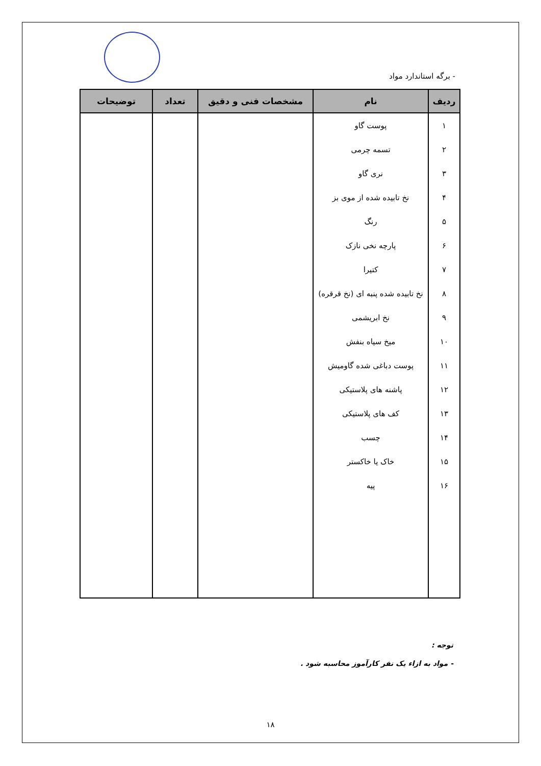- برگه استاندارد مواد
| ردیف | نام | مشخصات فنی و دقیق | تعداد | توضیحات |
| --- | --- | --- | --- | --- |
| ۱ | پوست گاو | | | |
| ۲ | تسمه چرمی | | | |
| ۳ | نری گاو | | | |
| ۴ | نخ تابیده شده از موی بز | | | |
| ۵ | رنگ | | | |
| ۶ | پارچه نخی نازک | | | |
| ۷ | کتیرا | | | |
| ۸ | نخ تابیده شده پنبه ای (نخ قرقره) | | | |
| ۹ | نخ ابریشمی | | | |
| ۱۰ | میخ سیاه بنفش | | | |
| ۱۱ | پوست دباغی شده گاومیش | | | |
| ۱۲ | پاشنه های پلاستیکی | | | |
| ۱۳ | کف های پلاستیکی | | | |
| ۱۴ | چسب | | | |
| ۱۵ | خاک یا خاکستر | | | |
| ۱۶ | پیه | | | |
توجه :
- مواد به ازاء یک نفر کارآموز محاسبه شود .
۱۸